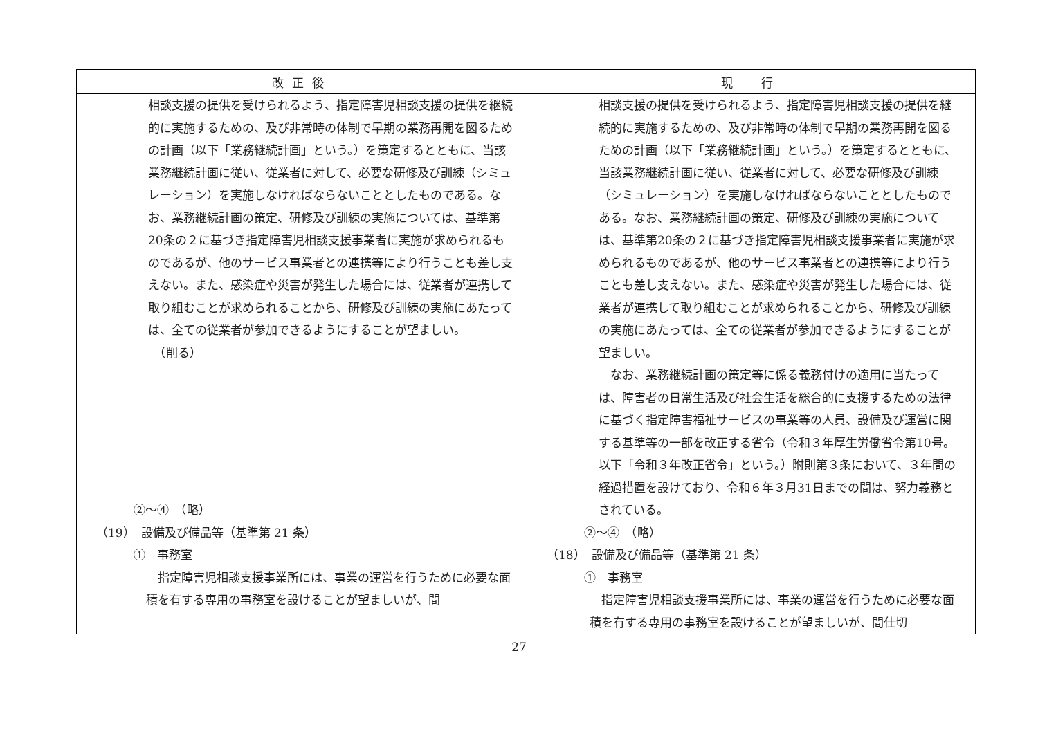| 改正後 | 現 行 |
| --- | --- |
| 相談支援の提供を受けられるよう、指定障害児相談支援の提供を継続的に実施するための、及び非常時の体制で早期の業務再開を図るための計画（以下「業務継続計画」という。）を策定するとともに、当該業務継続計画に従い、従業者に対して、必要な研修及び訓練（シミュレーション）を実施しなければならないこととしたものである。なお、業務継続計画の策定、研修及び訓練の実施については、基準第20条の２に基づき指定障害児相談支援事業者に実施が求められるものであるが、他のサービス事業者との連携等により行うことも差し支えない。また、感染症や災害が発生した場合には、従業者が連携して取り組むことが求められることから、研修及び訓練の実施にあたっては、全ての従業者が参加できるようにすることが望ましい。 （削る） ②～④ （略） （19） 設備及び備品等（基準第 21 条） ① 事務室 指定障害児相談支援事業所には、事業の運営を行うために必要な面積を有する専用の事務室を設けることが望ましいが、間 | 相談支援の提供を受けられるよう、指定障害児相談支援の提供を継続的に実施するための、及び非常時の体制で早期の業務再開を図るための計画（以下「業務継続計画」という。）を策定するとともに、当該業務継続計画に従い、従業者に対して、必要な研修及び訓練（シミュレーション）を実施しなければならないこととしたものである。なお、業務継続計画の策定、研修及び訓練の実施については、基準第20条の２に基づき指定障害児相談支援事業者に実施が求められるものであるが、他のサービス事業者との連携等により行うことも差し支えない。また、感染症や災害が発生した場合には、従業者が連携して取り組むことが求められることから、研修及び訓練の実施にあたっては、全ての従業者が参加できるようにすることが望ましい。 なお、業務継続計画の策定等に係る義務付けの適用に当たっては、障害者の日常生活及び社会生活を総合的に支援するための法律に基づく指定障害福祉サービスの事業等の人員、設備及び運営に関する基準等の一部を改正する省令（令和３年厚生労働省令第10号。以下「令和３年改正省令」という。）附則第３条において、３年間の経過措置を設けており、令和６年３月31日までの間は、努力義務とされている。 ②～④ （略） （18） 設備及び備品等（基準第 21 条） ① 事務室 指定障害児相談支援事業所には、事業の運営を行うために必要な面積を有する専用の事務室を設けることが望ましいが、間仕切 |
27